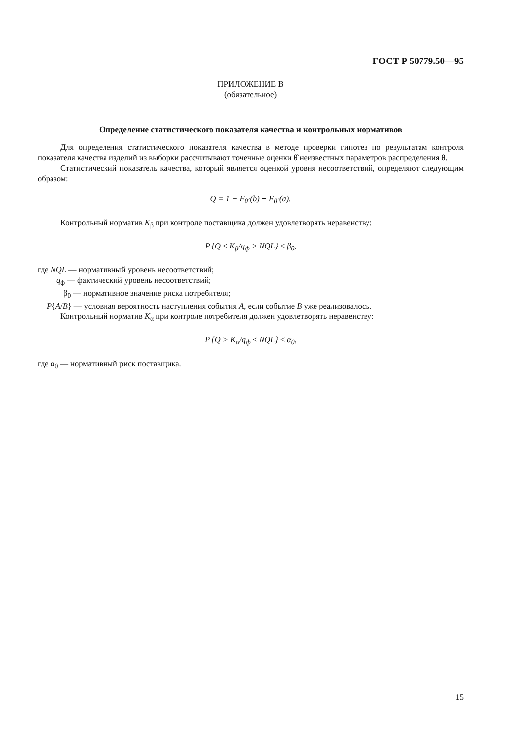ГОСТ Р 50779.50—95
ПРИЛОЖЕНИЕ В
(обязательное)
Определение статистического показателя качества и контрольных нормативов
Для определения статистического показателя качества в методе проверки гипотез по результатам контроля показателя качества изделий из выборки рассчитывают точечные оценки θ̂ неизвестных параметров распреде­ления θ.
Статистический показатель качества, который является оценкой уровня несоответствий, определяют следующим образом:
Q = 1 − F<sub>θ̂</sub> (b) + F<sub>θ̂</sub> (a).
Контрольный норматив K<sub>β</sub> при контроле поставщика должен удовлетворять неравенству:
P {Q ≤ K<sub>β</sub>/q<sub>ф</sub> > NQL} ≤ β<sub>0</sub>,
где NQL — нормативный уровень несоответствий;
q<sub>ф</sub> — фактический уровень несоответствий;
β<sub>0</sub> — нормативное значение риска потребителя;
P{A/B} — условная вероятность наступления события А, если событие B уже реализовалось.
Контрольный норматив K<sub>α</sub> при контроле потребителя должен удовлетворять неравенству:
P {Q > K<sub>α</sub>/q<sub>ф</sub> ≤ NQL} ≤ α<sub>0</sub>,
где α<sub>0</sub> — нормативный риск поставщика.
15